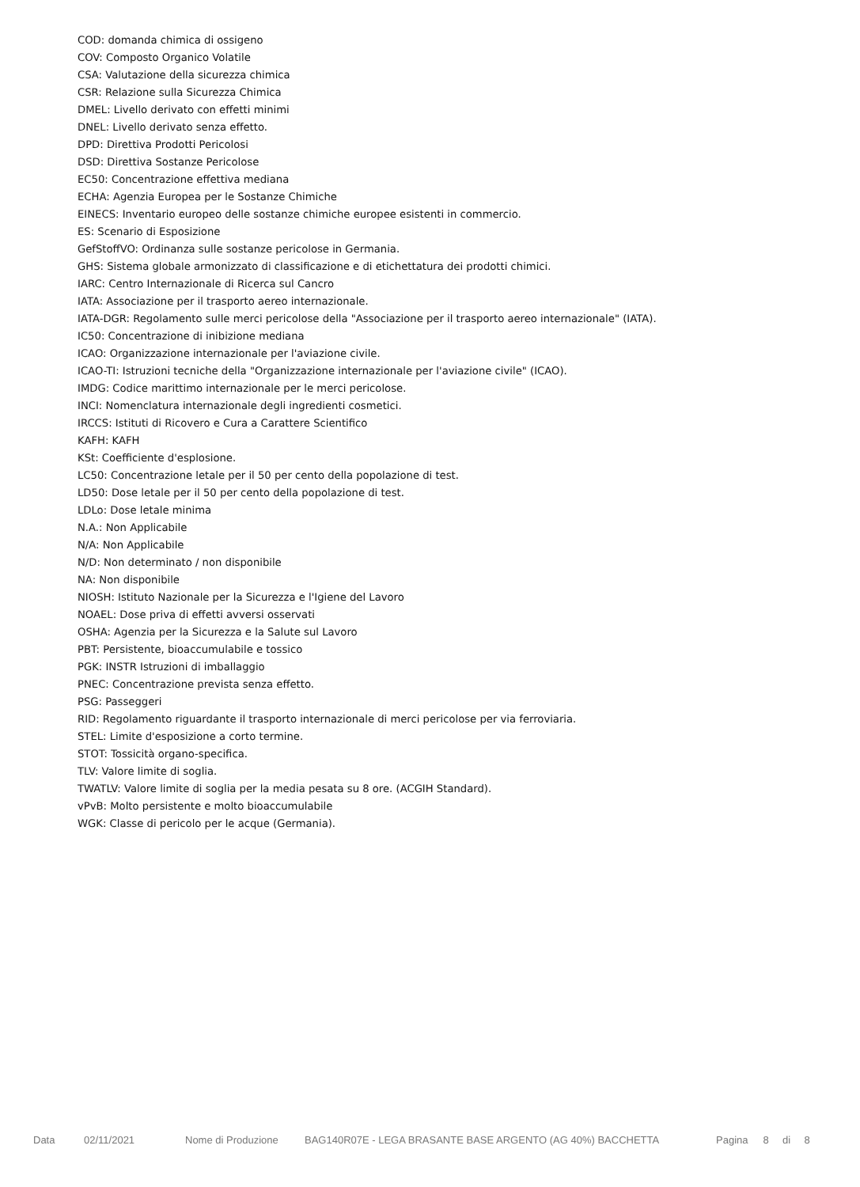COD: domanda chimica di ossigeno
COV: Composto Organico Volatile
CSA: Valutazione della sicurezza chimica
CSR: Relazione sulla Sicurezza Chimica
DMEL: Livello derivato con effetti minimi
DNEL: Livello derivato senza effetto.
DPD: Direttiva Prodotti Pericolosi
DSD: Direttiva Sostanze Pericolose
EC50: Concentrazione effettiva mediana
ECHA: Agenzia Europea per le Sostanze Chimiche
EINECS: Inventario europeo delle sostanze chimiche europee esistenti in commercio.
ES: Scenario di Esposizione
GefStoffVO: Ordinanza sulle sostanze pericolose in Germania.
GHS: Sistema globale armonizzato di classificazione e di etichettatura dei prodotti chimici.
IARC: Centro Internazionale di Ricerca sul Cancro
IATA: Associazione per il trasporto aereo internazionale.
IATA-DGR: Regolamento sulle merci pericolose della "Associazione per il trasporto aereo internazionale" (IATA).
IC50: Concentrazione di inibizione mediana
ICAO: Organizzazione internazionale per l'aviazione civile.
ICAO-TI: Istruzioni tecniche della "Organizzazione internazionale per l'aviazione civile" (ICAO).
IMDG: Codice marittimo internazionale per le merci pericolose.
INCI: Nomenclatura internazionale degli ingredienti cosmetici.
IRCCS: Istituti di Ricovero e Cura a Carattere Scientifico
KAFH: KAFH
KSt: Coefficiente d'esplosione.
LC50: Concentrazione letale per il 50 per cento della popolazione di test.
LD50: Dose letale per il 50 per cento della popolazione di test.
LDLo: Dose letale minima
N.A.: Non Applicabile
N/A: Non Applicabile
N/D: Non determinato / non disponibile
NA: Non disponibile
NIOSH: Istituto Nazionale per la Sicurezza e l'Igiene del Lavoro
NOAEL: Dose priva di effetti avversi osservati
OSHA: Agenzia per la Sicurezza e la Salute sul Lavoro
PBT: Persistente, bioaccumulabile e tossico
PGK: INSTR Istruzioni di imballaggio
PNEC: Concentrazione prevista senza effetto.
PSG: Passeggeri
RID: Regolamento riguardante il trasporto internazionale di merci pericolose per via ferroviaria.
STEL: Limite d'esposizione a corto termine.
STOT: Tossicità organo-specifica.
TLV: Valore limite di soglia.
TWATLV: Valore limite di soglia per la media pesata su 8 ore. (ACGIH Standard).
vPvB: Molto persistente e molto bioaccumulabile
WGK: Classe di pericolo per le acque (Germania).
Data 02/11/2021 Nome di Produzione BAG140R07E - LEGA BRASANTE BASE ARGENTO (AG 40%) BACCHETTA Pagina 8 di 8